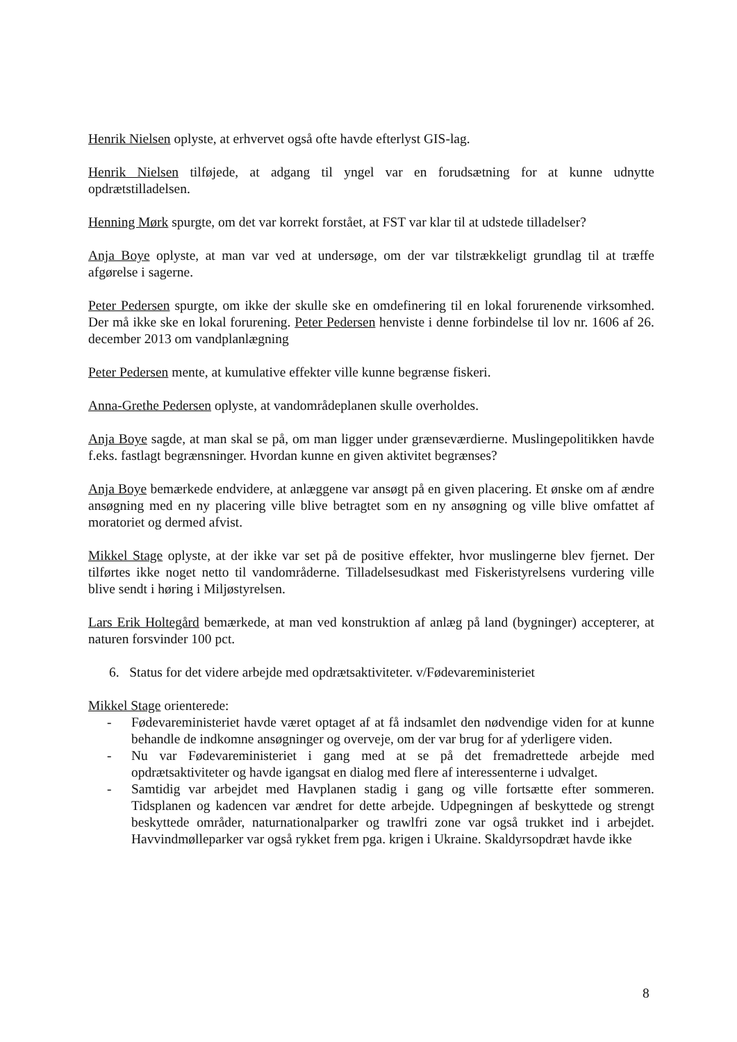Henrik Nielsen oplyste, at erhvervet også ofte havde efterlyst GIS-lag.
Henrik Nielsen tilføjede, at adgang til yngel var en forudsætning for at kunne udnytte opdrætstilladelsen.
Henning Mørk spurgte, om det var korrekt forstået, at FST var klar til at udstede tilladelser?
Anja Boye oplyste, at man var ved at undersøge, om der var tilstrækkeligt grundlag til at træffe afgørelse i sagerne.
Peter Pedersen spurgte, om ikke der skulle ske en omdefinering til en lokal forurenende virksomhed. Der må ikke ske en lokal forurening. Peter Pedersen henviste i denne forbindelse til lov nr. 1606 af 26. december 2013 om vandplanlægning
Peter Pedersen mente, at kumulative effekter ville kunne begrænse fiskeri.
Anna-Grethe Pedersen oplyste, at vandområdeplanen skulle overholdes.
Anja Boye sagde, at man skal se på, om man ligger under grænseværdierne. Muslingepolitikken havde f.eks. fastlagt begrænsninger. Hvordan kunne en given aktivitet begrænses?
Anja Boye bemærkede endvidere, at anlæggene var ansøgt på en given placering. Et ønske om af ændre ansøgning med en ny placering ville blive betragtet som en ny ansøgning og ville blive omfattet af moratoriet og dermed afvist.
Mikkel Stage oplyste, at der ikke var set på de positive effekter, hvor muslingerne blev fjernet. Der tilførtes ikke noget netto til vandområderne. Tilladelsesudkast med Fiskeristyrelsens vurdering ville blive sendt i høring i Miljøstyrelsen.
Lars Erik Holtegård bemærkede, at man ved konstruktion af anlæg på land (bygninger) accepterer, at naturen forsvinder 100 pct.
6. Status for det videre arbejde med opdrætsaktiviteter. v/Fødevareministeriet
Mikkel Stage orienterede:
- Fødevareministeriet havde været optaget af at få indsamlet den nødvendige viden for at kunne behandle de indkomne ansøgninger og overveje, om der var brug for af yderligere viden.
- Nu var Fødevareministeriet i gang med at se på det fremadrettede arbejde med opdrætsaktiviteter og havde igangsat en dialog med flere af interessenterne i udvalget.
- Samtidig var arbejdet med Havplanen stadig i gang og ville fortsætte efter sommeren. Tidsplanen og kadencen var ændret for dette arbejde. Udpegningen af beskyttede og strengt beskyttede områder, naturnationalparker og trawlfri zone var også trukket ind i arbejdet. Havvindmølleparker var også rykket frem pga. krigen i Ukraine. Skaldyrsopdræt havde ikke
8